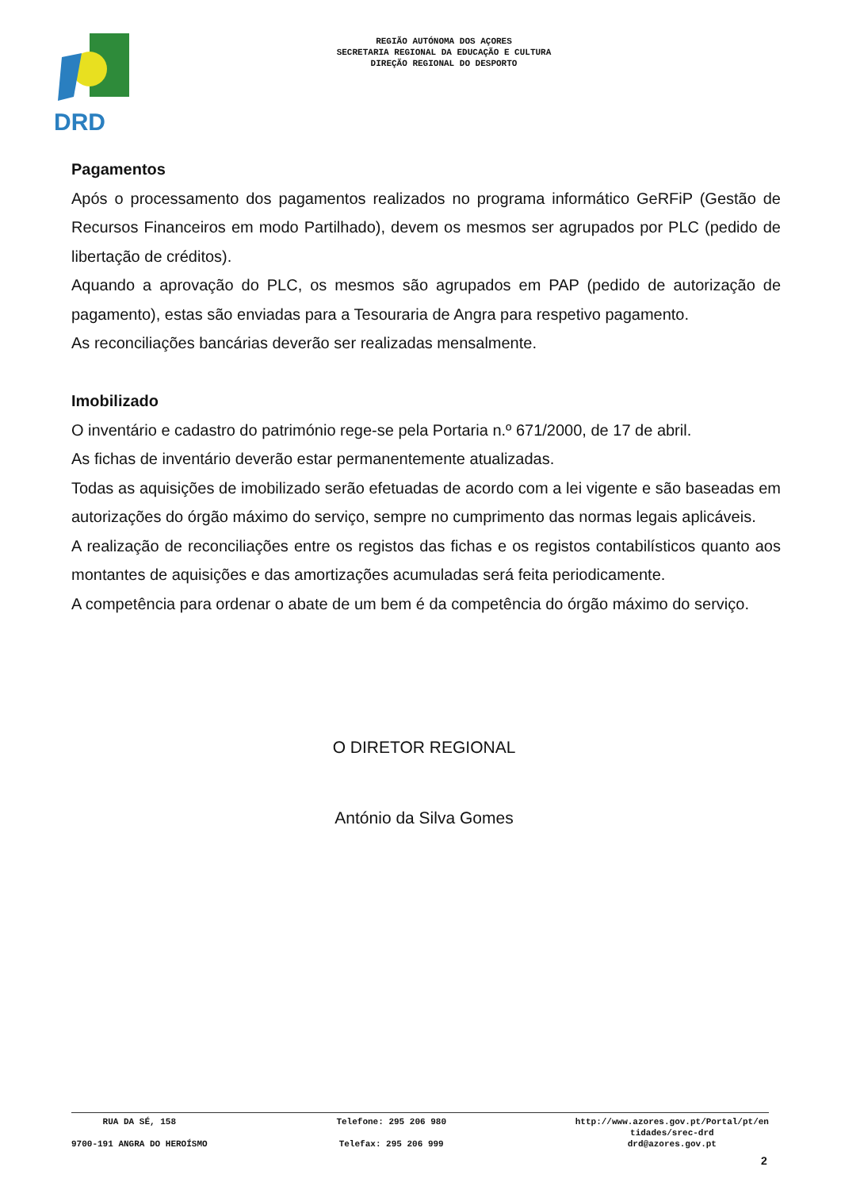DRD
REGIÃO AUTÓNOMA DOS AÇORES
SECRETARIA REGIONAL DA EDUCAÇÃO E CULTURA
DIREÇÃO REGIONAL DO DESPORTO
Pagamentos
Após o processamento dos pagamentos realizados no programa informático GeRFiP (Gestão de Recursos Financeiros em modo Partilhado), devem os mesmos ser agrupados por PLC (pedido de libertação de créditos).
Aquando a aprovação do PLC, os mesmos são agrupados em PAP (pedido de autorização de pagamento), estas são enviadas para a Tesouraria de Angra para respetivo pagamento.
As reconciliações bancárias deverão ser realizadas mensalmente.
Imobilizado
O inventário e cadastro do património rege-se pela Portaria n.º 671/2000, de 17 de abril.
As fichas de inventário deverão estar permanentemente atualizadas.
Todas as aquisições de imobilizado serão efetuadas de acordo com a lei vigente e são baseadas em autorizações do órgão máximo do serviço, sempre no cumprimento das normas legais aplicáveis.
A realização de reconciliações entre os registos das fichas e os registos contabilísticos quanto aos montantes de aquisições e das amortizações acumuladas será feita periodicamente.
A competência para ordenar o abate de um bem é da competência do órgão máximo do serviço.
O DIRETOR REGIONAL
António da Silva Gomes
RUA DA SÉ, 158
9700-191 ANGRA DO HEROÍSMO
Telefone: 295 206 980
Telefax: 295 206 999
http://www.azores.gov.pt/Portal/pt/en
tidades/srec-drd
drd@azores.gov.pt
2